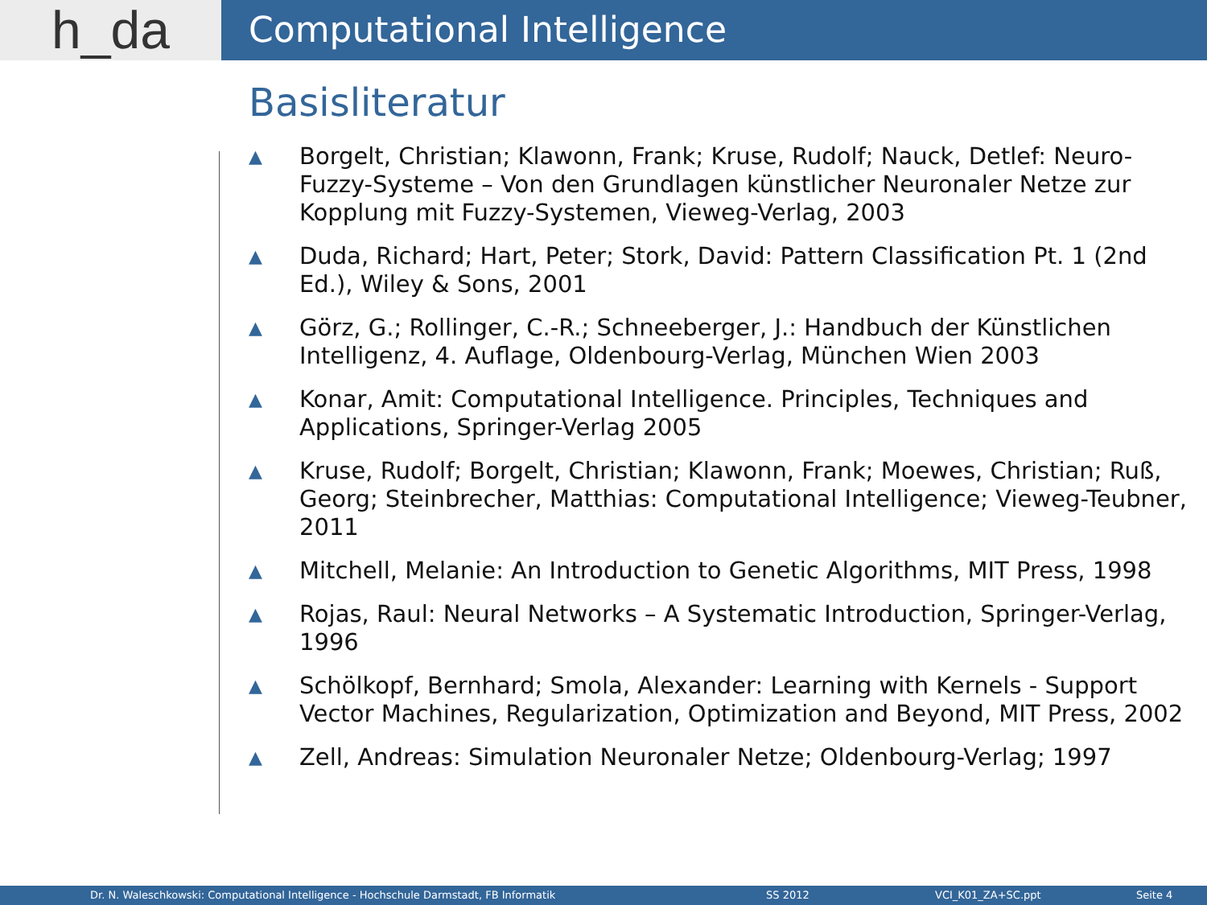h_da
Computational Intelligence
Basisliteratur
▲ Borgelt, Christian; Klawonn, Frank; Kruse, Rudolf; Nauck, Detlef: Neuro-Fuzzy-Systeme – Von den Grundlagen künstlicher Neuronaler Netze zur Kopplung mit Fuzzy-Systemen, Vieweg-Verlag, 2003
▲ Duda, Richard; Hart, Peter; Stork, David: Pattern Classification Pt. 1 (2nd Ed.), Wiley & Sons, 2001
▲ Görz, G.; Rollinger, C.-R.; Schneeberger, J.: Handbuch der Künstlichen Intelligenz, 4. Auflage, Oldenbourg-Verlag, München Wien 2003
▲ Konar, Amit: Computational Intelligence. Principles, Techniques and Applications, Springer-Verlag 2005
▲ Kruse, Rudolf; Borgelt, Christian; Klawonn, Frank; Moewes, Christian; Ruß, Georg; Steinbrecher, Matthias: Computational Intelligence; Vieweg-Teubner, 2011
▲ Mitchell, Melanie: An Introduction to Genetic Algorithms, MIT Press, 1998
▲ Rojas, Raul: Neural Networks – A Systematic Introduction, Springer-Verlag, 1996
▲ Schölkopf, Bernhard; Smola, Alexander: Learning with Kernels - Support Vector Machines, Regularization, Optimization and Beyond, MIT Press, 2002
▲ Zell, Andreas: Simulation Neuronaler Netze; Oldenbourg-Verlag; 1997
Dr. N. Waleschkowski: Computational Intelligence - Hochschule Darmstadt, FB Informatik SS 2012 VCI_K01_ZA+SC.ppt Seite 4